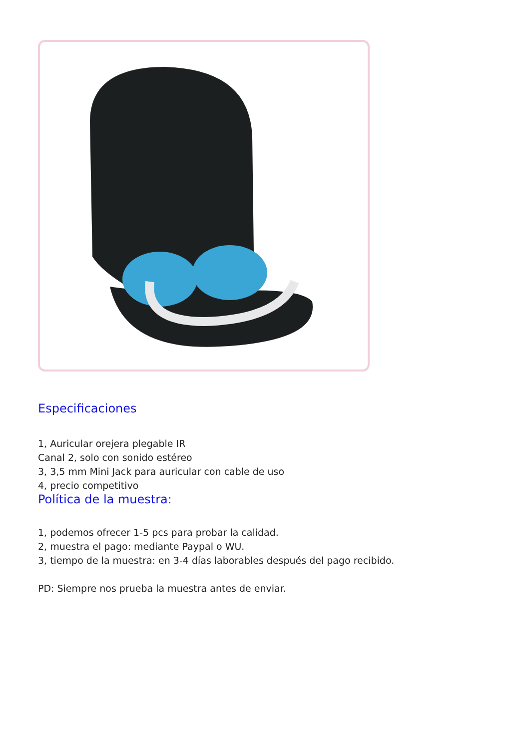Especificaciones
1, Auricular orejera plegable IR
Canal 2, solo con sonido estéreo
3, 3,5 mm Mini Jack para auricular con cable de uso
4, precio competitivo
Política de la muestra:
1, podemos ofrecer 1-5 pcs para probar la calidad.
2, muestra el pago: mediante Paypal o WU.
3, tiempo de la muestra: en 3-4 días laborables después del pago recibido.
PD: Siempre nos prueba la muestra antes de enviar.